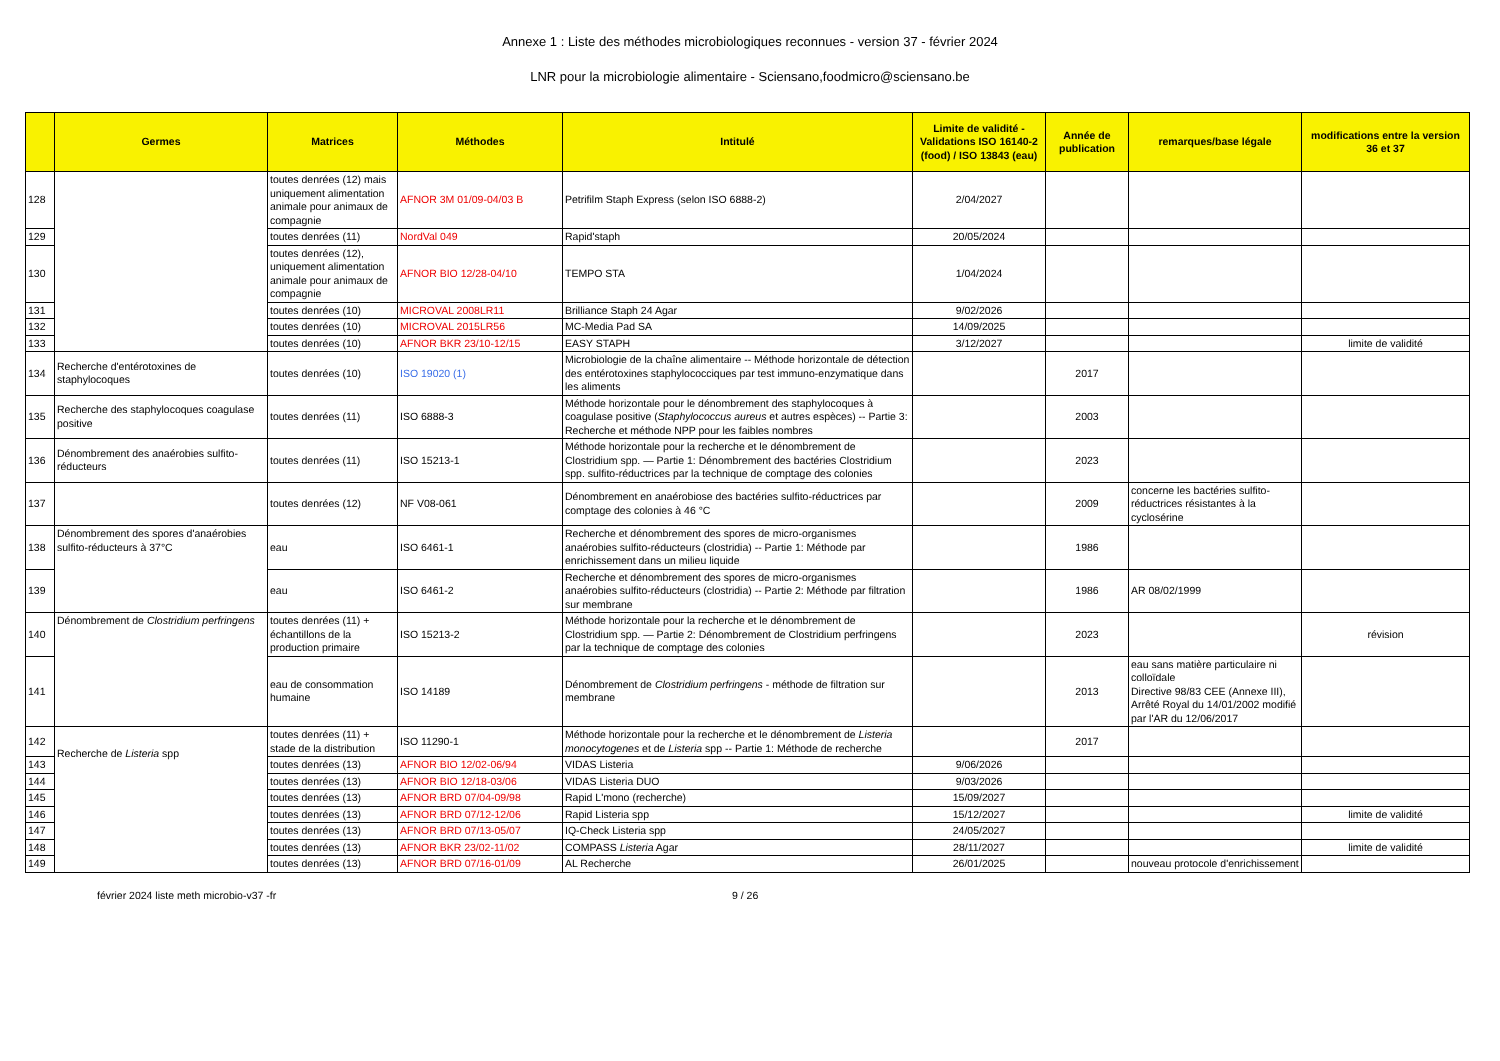Annexe 1 : Liste des méthodes microbiologiques reconnues - version 37 - février 2024
LNR pour la microbiologie alimentaire - Sciensano,foodmicro@sciensano.be
| | Germes | Matrices | Méthodes | Intitulé | Limite de validité - Validations ISO 16140-2 (food) / ISO 13843 (eau) | Année de publication | remarques/base légale | modifications entre la version 36 et 37 |
| --- | --- | --- | --- | --- | --- | --- | --- | --- |
| 128 | | toutes denrées (12) mais uniquement alimentation animale pour animaux de compagnie | AFNOR 3M 01/09-04/03 B | Petrifilm Staph Express (selon ISO 6888-2) | 2/04/2027 | | | |
| 129 | | toutes denrées (11) | NordVal 049 | Rapid'staph | 20/05/2024 | | | |
| 130 | | toutes denrées (12), uniquement alimentation animale pour animaux de compagnie | AFNOR BIO 12/28-04/10 | TEMPO STA | 1/04/2024 | | | |
| 131 | | toutes denrées (10) | MICROVAL 2008LR11 | Brilliance Staph 24 Agar | 9/02/2026 | | | |
| 132 | | toutes denrées (10) | MICROVAL 2015LR56 | MC-Media Pad SA | 14/09/2025 | | | |
| 133 | | toutes denrées (10) | AFNOR BKR 23/10-12/15 | EASY STAPH | 3/12/2027 | | | limite de validité |
| 134 | Recherche d'entérotoxines de staphylocoques | toutes denrées (10) | ISO 19020 (1) | Microbiologie de la chaîne alimentaire -- Méthode horizontale de détection des entérotoxines staphylococciques par test immuno-enzymatique dans les aliments | | 2017 | | |
| 135 | Recherche des staphylocoques coagulase positive | toutes denrées (11) | ISO 6888-3 | Méthode horizontale pour le dénombrement des staphylocoques à coagulase positive ( Staphylococcus aureus et autres espèces) -- Partie 3: Recherche et méthode NPP pour les faibles nombres | | 2003 | | |
| 136 | Dénombrement des anaérobies sulfito-réducteurs | toutes denrées (11) | ISO 15213-1 | Méthode horizontale pour la recherche et le dénombrement de Clostridium spp. — Partie 1: Dénombrement des bactéries Clostridium spp. sulfito-réductrices par la technique de comptage des colonies | | 2023 | | |
| 137 | | toutes denrées (12) | NF V08-061 | Dénombrement en anaérobiose des bactéries sulfito-réductrices par comptage des colonies à 46 °C | | 2009 | concerne les bactéries sulfito-réductrices résistantes à la cyclosérine | |
| 138 | Dénombrement des spores d'anaérobies sulfito-réducteurs à 37°C | eau | ISO 6461-1 | Recherche et dénombrement des spores de micro-organismes anaérobies sulfito-réducteurs (clostridia) -- Partie 1: Méthode par enrichissement dans un milieu liquide | | 1986 | | |
| 139 | | eau | ISO 6461-2 | Recherche et dénombrement des spores de micro-organismes anaérobies sulfito-réducteurs (clostridia) -- Partie 2: Méthode par filtration sur membrane | | 1986 | AR 08/02/1999 | |
| 140 | Dénombrement de Clostridium perfringens | toutes denrées (11) + échantillons de la production primaire | ISO 15213-2 | Méthode horizontale pour la recherche et le dénombrement de Clostridium spp. — Partie 2: Dénombrement de Clostridium perfringens par la technique de comptage des colonies | | 2023 | | révision |
| 141 | | eau de consommation humaine | ISO 14189 | Dénombrement de Clostridium perfringens - méthode de filtration sur membrane | | 2013 | eau sans matière particulaire ni colloïdale Directive 98/83 CEE (Annexe III), Arrêté Royal du 14/01/2002 modifié par l'AR du 12/06/2017 | |
| 142 | Recherche de Listeria spp | toutes denrées (11) + stade de la distribution | ISO 11290-1 | Méthode horizontale pour la recherche et le dénombrement de Listeria monocytogenes et de Listeria spp -- Partie 1: Méthode de recherche | | 2017 | | |
| 143 | | toutes denrées (13) | AFNOR BIO 12/02-06/94 | VIDAS Listeria | 9/06/2026 | | | |
| 144 | | toutes denrées (13) | AFNOR BIO 12/18-03/06 | VIDAS Listeria DUO | 9/03/2026 | | | |
| 145 | | toutes denrées (13) | AFNOR BRD 07/04-09/98 | Rapid L'mono (recherche) | 15/09/2027 | | | |
| 146 | | toutes denrées (13) | AFNOR BRD 07/12-12/06 | Rapid Listeria spp | 15/12/2027 | | | limite de validité |
| 147 | | toutes denrées (13) | AFNOR BRD 07/13-05/07 | IQ-Check Listeria spp | 24/05/2027 | | | |
| 148 | | toutes denrées (13) | AFNOR BKR 23/02-11/02 | COMPASS Listeria Agar | 28/11/2027 | | | limite de validité |
| 149 | | toutes denrées (13) | AFNOR BRD 07/16-01/09 | AL Recherche | 26/01/2025 | | nouveau protocole d'enrichissement | |
février 2024 liste meth microbio-v37 -fr 9 / 26